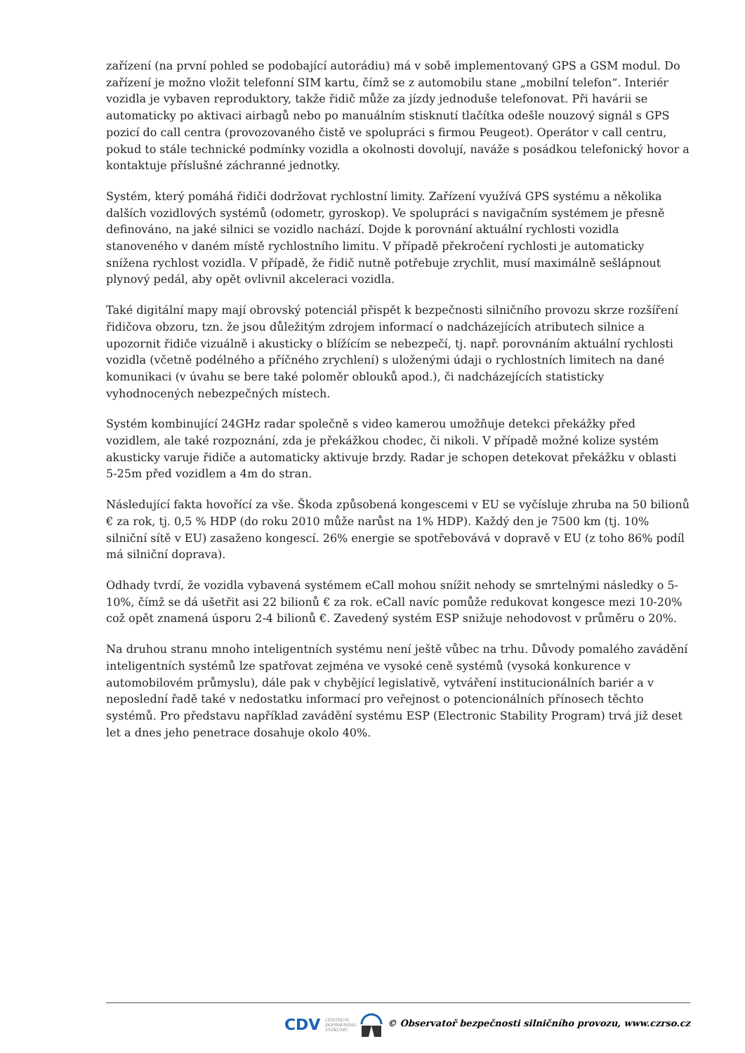zařízení (na první pohled se podobající autorádiu) má v sobě implementovaný GPS a GSM modul. Do zařízení je možno vložit telefonní SIM kartu, čímž se z automobilu stane „mobilní telefon“. Interiér vozidla je vybaven reproduktory, takže řidič může za jízdy jednoduše telefonovat. Při havárii se automaticky po aktivaci airbagů nebo po manuálním stisknutí tlačítka odešle nouzový signál s GPS pozicí do call centra (provozovaného čistě ve spolupráci s firmou Peugeot). Operátor v call centru, pokud to stále technické podmínky vozidla a okolnosti dovolují, naváže s posádkou telefonický hovor a kontaktuje příslušné záchranné jednotky.
Systém, který pomáhá řidiči dodržovat rychlostní limity. Zařízení využívá GPS systému a několika dalších vozidlových systémů (odometr, gyroskop). Ve spolupráci s navigačním systémem je přesně definováno, na jaké silnici se vozidlo nachází. Dojde k porovnání aktuální rychlosti vozidla stanoveného v daném místě rychlostního limitu. V případě překročení rychlosti je automaticky snížena rychlost vozidla. V případě, že řidič nutně potřebuje zrychlit, musí maximálně sešlápnout plynový pedál, aby opět ovlivnil akceleraci vozidla.
Také digitální mapy mají obrovský potenciál přispět k bezpečnosti silničního provozu skrze rozšíření řidičova obzoru, tzn. že jsou důležitým zdrojem informací o nadcházejících atributech silnice a upozornit řidiče vizuálně i akusticky o blížícím se nebezpečí, tj. např. porovnáním aktuální rychlosti vozidla (včetně podélného a příčného zrychlení) s uloženými údaji o rychlostních limitech na dané komunikaci (v úvahu se bere také poloměr oblouků apod.), či nadcházejících statisticky vyhodnocených nebezpečných místech.
Systém kombinující 24GHz radar společně s video kamerou umožňuje detekci překážky před vozidlem, ale také rozpoznání, zda je překážkou chodec, či nikoli. V případě možné kolize systém akusticky varuje řidiče a automaticky aktivuje brzdy. Radar je schopen detekovat překážku v oblasti 5-25m před vozidlem a 4m do stran.
Následující fakta hovořící za vše. Škoda způsobená kongescemi v EU se vyčísluje zhruba na 50 bilionů € za rok, tj. 0,5 % HDP (do roku 2010 může narůst na 1% HDP). Každý den je 7500 km (tj. 10% silniční sítě v EU) zasaženo kongescí. 26% energie se spotřebovává v dopravě v EU (z toho 86% podíl má silniční doprava).
Odhady tvrdí, že vozidla vybavená systémem eCall mohou snížit nehody se smrtelnými následky o 5-10%, čímž se dá ušetřit asi 22 bilionů € za rok. eCall navíc pomůže redukovat kongesce mezi 10-20% což opět znamená úsporu 2-4 bilionů €. Zavedený systém ESP snižuje nehodovost v průměru o 20%.
Na druhou stranu mnoho inteligentních systému není ještě vůbec na trhu. Důvody pomalého zavádění inteligentních systémů lze spatřovat zejména ve vysoké ceně systémů (vysoká konkurence v automobilovém průmyslu), dále pak v chybějící legislativě, vytváření institucionálních bariér a v neposlední řadě také v nedostatku informací pro veřejnost o potencionálních přínosech těchto systémů. Pro představu například zavádění systému ESP (Electronic Stability Program) trvá již deset let a dnes jeho penetrace dosahuje okolo 40%.
CDV CENTRUM
DOPRAVNÍHO
VÝZKUMU © Observatoř bezpečnosti silničního provozu, www.czrso.cz